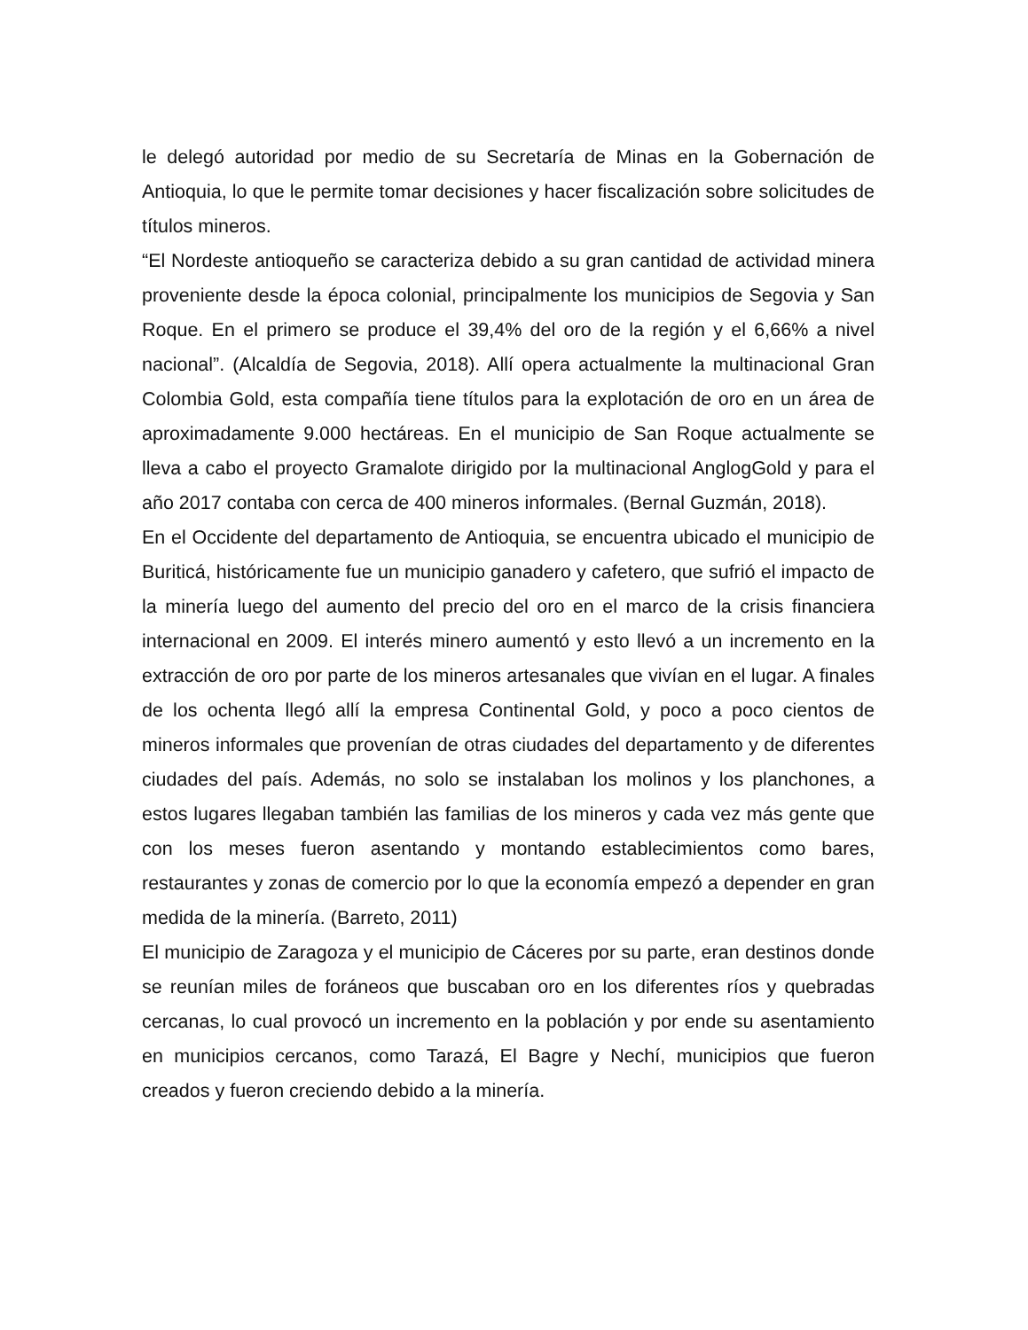le delegó autoridad por medio de su Secretaría de Minas en la Gobernación de Antioquia, lo que le permite tomar decisiones y hacer fiscalización sobre solicitudes de títulos mineros.
“El Nordeste antioqueño se caracteriza debido a su gran cantidad de actividad minera proveniente desde la época colonial, principalmente los municipios de Segovia y San Roque. En el primero se produce el 39,4% del oro de la región y el 6,66% a nivel nacional”. (Alcaldía de Segovia, 2018). Allí opera actualmente la multinacional Gran Colombia Gold, esta compañía tiene títulos para la explotación de oro en un área de aproximadamente 9.000 hectáreas. En el municipio de San Roque actualmente se lleva a cabo el proyecto Gramalote dirigido por la multinacional AnglogGold y para el año 2017 contaba con cerca de 400 mineros informales. (Bernal Guzmán, 2018).
En el Occidente del departamento de Antioquia, se encuentra ubicado el municipio de Buriticá, históricamente fue un municipio ganadero y cafetero, que sufrió el impacto de la minería luego del aumento del precio del oro en el marco de la crisis financiera internacional en 2009. El interés minero aumentó y esto llevó a un incremento en la extracción de oro por parte de los mineros artesanales que vivían en el lugar. A finales de los ochenta llegó allí la empresa Continental Gold, y poco a poco cientos de mineros informales que provenían de otras ciudades del departamento y de diferentes ciudades del país. Además, no solo se instalaban los molinos y los planchones, a estos lugares llegaban también las familias de los mineros y cada vez más gente que con los meses fueron asentando y montando establecimientos como bares, restaurantes y zonas de comercio por lo que la economía empezó a depender en gran medida de la minería. (Barreto, 2011)
El municipio de Zaragoza y el municipio de Cáceres por su parte, eran destinos donde se reunían miles de foráneos que buscaban oro en los diferentes ríos y quebradas cercanas, lo cual provocó un incremento en la población y por ende su asentamiento en municipios cercanos, como Tarazá, El Bagre y Nechí, municipios que fueron creados y fueron creciendo debido a la minería.